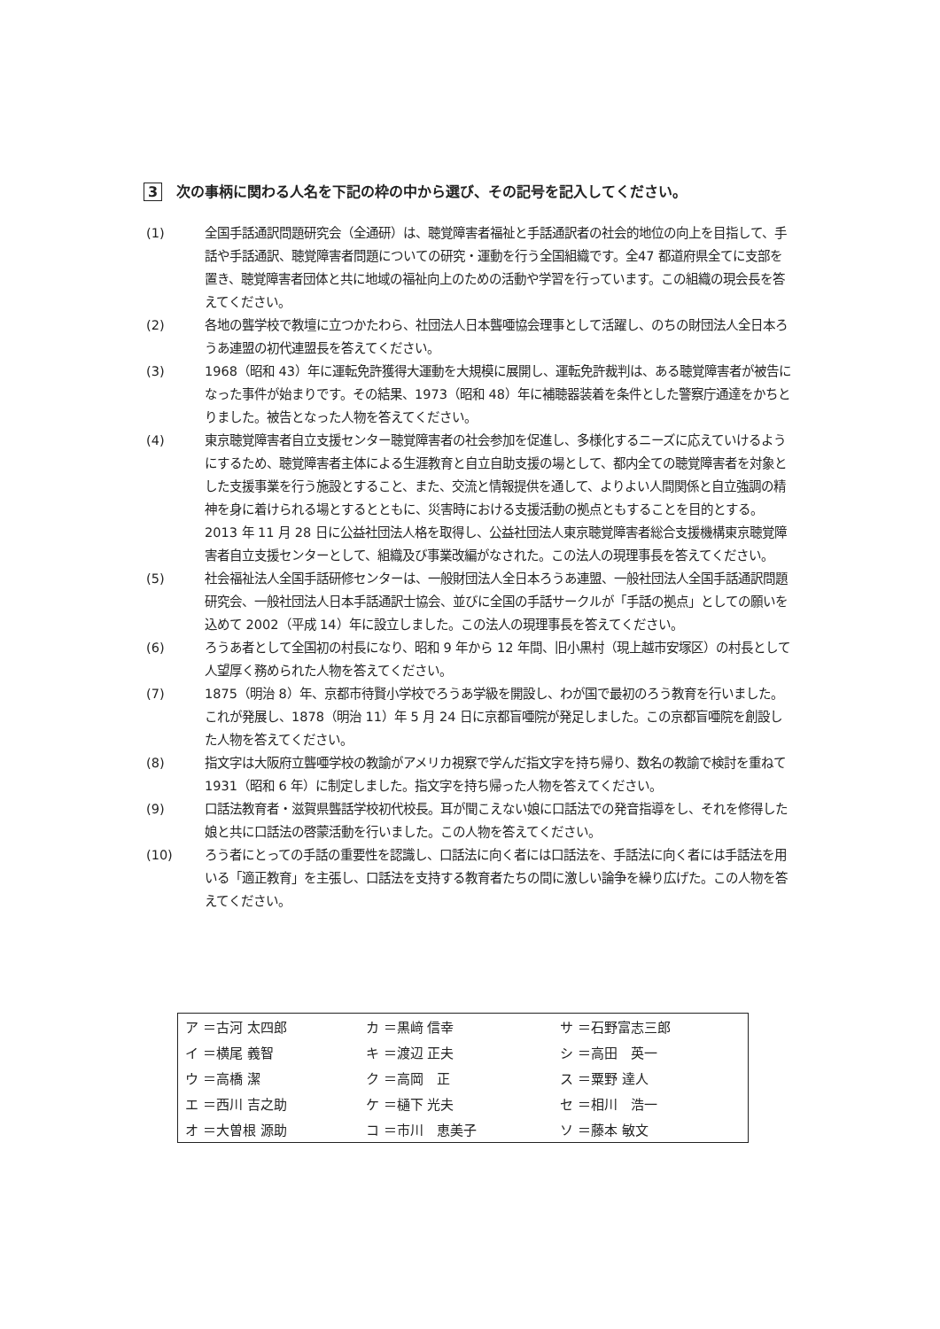3 次の事柄に関わる人名を下記の枠の中から選び、その記号を記入してください。
(1) 全国手話通訳問題研究会（全通研）は、聴覚障害者福祉と手話通訳者の社会的地位の向上を目指して、手話や手話通訳、聴覚障害者問題についての研究・運動を行う全国組織です。全47 都道府県全てに支部を置き、聴覚障害者団体と共に地域の福祉向上のための活動や学習を行っています。この組織の現会長を答えてください。
(2) 各地の聾学校で教壇に立つかたわら、社団法人日本聾唖協会理事として活躍し、のちの財団法人全日本ろうあ連盟の初代連盟長を答えてください。
(3) 1968（昭和 43）年に運転免許獲得大運動を大規模に展開し、運転免許裁判は、ある聴覚障害者が被告になった事件が始まりです。その結果、1973（昭和 48）年に補聴器装着を条件とした警察庁通達をかちとりました。被告となった人物を答えてください。
(4) 東京聴覚障害者自立支援センター聴覚障害者の社会参加を促進し、多様化するニーズに応えていけるようにするため、聴覚障害者主体による生涯教育と自立自助支援の場として、都内全ての聴覚障害者を対象とした支援事業を行う施設とすること、また、交流と情報提供を通して、よりよい人間関係と自立強調の精神を身に着けられる場とするとともに、災害時における支援活動の拠点ともすることを目的とする。2013 年 11 月 28 日に公益社団法人格を取得し、公益社団法人東京聴覚障害者総合支援機構東京聴覚障害者自立支援センターとして、組織及び事業改編がなされた。この法人の現理事長を答えてください。
(5) 社会福祉法人全国手話研修センターは、一般財団法人全日本ろうあ連盟、一般社団法人全国手話通訳問題研究会、一般社団法人日本手話通訳士協会、並びに全国の手話サークルが「手話の拠点」としての願いを込めて 2002（平成 14）年に設立しました。この法人の現理事長を答えてください。
(6) ろうあ者として全国初の村長になり、昭和 9 年から 12 年間、旧小黒村（現上越市安塚区）の村長として人望厚く務められた人物を答えてください。
(7) 1875（明治 8）年、京都市待賢小学校でろうあ学級を開設し、わが国で最初のろう教育を行いました。これが発展し、1878（明治 11）年 5 月 24 日に京都盲唖院が発足しました。この京都盲唖院を創設した人物を答えてください。
(8) 指文字は大阪府立聾唖学校の教諭がアメリカ視察で学んだ指文字を持ち帰り、数名の教諭で検討を重ねて 1931（昭和 6 年）に制定しました。指文字を持ち帰った人物を答えてください。
(9) 口話法教育者・滋賀県聾話学校初代校長。耳が聞こえない娘に口話法での発音指導をし、それを修得した娘と共に口話法の啓蒙活動を行いました。この人物を答えてください。
(10) ろう者にとっての手話の重要性を認識し、口話法に向く者には口話法を、手話法に向く者には手話法を用いる「適正教育」を主張し、口話法を支持する教育者たちの間に激しい論争を繰り広げた。この人物を答えてください。
| ア ＝古河 太四郎 | カ ＝黒﨑 信幸 | サ ＝石野富志三郎 |
| イ ＝横尾 義智 | キ ＝渡辺 正夫 | シ ＝高田 英一 |
| ウ ＝高橋 潔 | ク ＝高岡 正 | ス ＝粟野 達人 |
| エ ＝西川 吉之助 | ケ ＝樋下 光夫 | セ ＝相川 浩一 |
| オ ＝大曽根 源助 | コ ＝市川 恵美子 | ソ ＝藤本 敏文 |